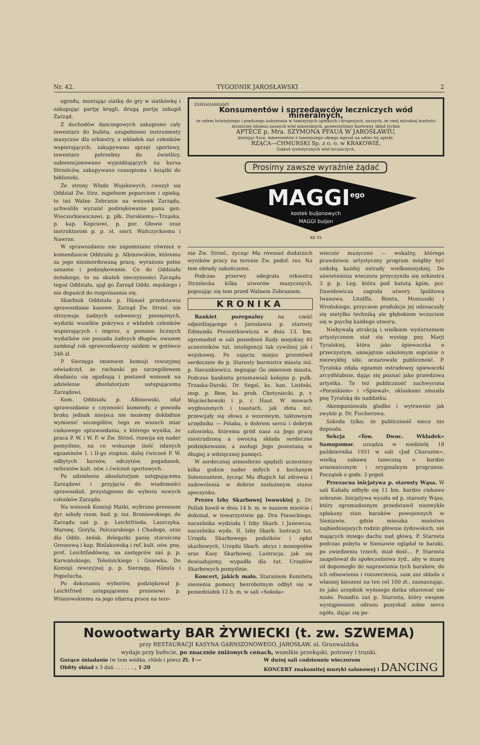Nr. 42. TYGODNIK JAROSŁAWSKI 2
ogrodu, montując siatkę do gry w siatkówkę i zakupując partję kręgli, drugą partję zakupił Zarząd.
Z dochodów dancingowych zakupiono cały inwentarz do bufetu, uzupełniono instrumenty muzyczne dla orkiestry, z wkładek zaś członków wspierających, zakupywano sprzęt sportowy, inwentarz potrzebny do świetlicy, subwencjonowano wyjeżdżających na kursa Strzelców, zakupywano czasopisma i książki do biblioteki.
Ze strony Władz Wojskowych, cieszył się Oddział Zw. Strz. zupełnem poparciem i opieką, to też Walne Zebranie na wniosek Zarządu, uchwaliło wyrazić podziękowanie panu gen. Wieczorkiewiczowi, p. płk. Durskiemu—Trząska, p. kap. Kopciowi, p. por. Głowie oraz instruktorom p. p. st. sierż. Wańczyckiemu i Nawrze.
W sprawozdaniu nie zapomniano również o komendancie Oddziału p. Albinowskim, któremu za jego niezmordowaną pracę, wyrażono pełne uznanie i podziękowanie. Co do Oddziału żeńskiego, to na skutek nieczynności Zarządu tegoż Oddziału, ujął go Zarząd Oddz. męskiego i nie dopuścił do rozprószenia się.
Skarbnik Oddziału p. Hänsel przedstawia sprawozdanie kasowe. Zarząd Zw. Strzel. nie otrzymuje żadnych subwencyj pieniężnych, wydatki wszelkie pokrywa z wkładek członków wspierających i imprez, a pomimo licznych wydatków nie posiada żadnych długów, owszem zamknął rok sprawozdawczy saldem w gotówce 346 zł.
P. Sierżęga imieniem komisji rewizyjnej oświadczył, że rachunki po szczegółowem zbadaniu się zgadzają i postawił wniosek na udzielenie absolutorjum ustępującemu Zarządowi.
Kom. Oddziału p. Albinowski, zdał sprawozdanie z czynności komendy, z powodu braku jednak miejsca nie możemy dokładnie wymienić szczegółów, tego ze wszech miar ciekawego sprawozdania, z którego wynika, że praca P. W. i W. F. w Zw. Strzel. rozwija się nader pomyślnie, na co wskazuje ilość zdanych egzaminów I. i II-go stopnia, dalej ćwiczeń P. W. odbytych kursów, odczytów, pogadanek, referatów kult. ośw. i ćwiczeń sportowych.
Po udzieleniu absolutorjum ustępującemu Zarządowi i przyjęciu do wiadomości sprawozdań, przystąpiono do wyboru nowych członków Zarządu.
Na wniosek Komisji Matki, wybrano prezesem dyr. szkoły rzem. bud. p. inż. Broniewskiego, do Zarządu zaś p. p. Leichtfrieda, Laszczyka, Maronę, Goryla, Pelczarskiego i Chudego, oraz dla Oddz. żeńsk. delegatki panię starościnę Grossową i kap. Binlakowską i ref. kult. ośw. pnę. prof. Leichtfiedównę, na zastępców zaś p. p. Karwańskiego, Teleśnickiego i Gniewka. Do Komisji rewizyjnej p. p. Sierzęgę, Hänsla i Popielucha.
Po dokonaniu wyborów, podziękował p. Leichtfried ustępującemu prezesowi p. Wiśniowskiemu za jego ofiarną pracę na tere-
ZAWIADAMIAMY
Konsumentów i sprzedawców leczniczych wód mineralnych,
że celem łatwiejszego i prędszego nabywania w tamtejszych aptekach i drogerjach, naszych, ze swej wysokiej wartości leczniczej zdawna zuanych wód mineralnych, powierzyliśmy hurtowny skład tychże
APTECE p. Mra. SZYMONA PFAUA W JAROSŁAWIU,
kierując Szan. interesentów z tamtejszego okręgu wprost na adres tej apteki.
RZĄCA—CHMURSKI Sp. z o. o. w KRAKOWIE,
Zakład syntetycznych wód leczniczych.
Prosimy zawsze wyraźnie żądać
MAGGI<sup>ego</sup>
kostek buljonowych
MAGGI buljon
Kb 35
nie Zw. Strzel., życząc Mu również dodatnich wyników pracy na terenie Zw. podof. rez. Na tem obrady zakończono.
Podczas przerwy odegrała orkiestra Strzelecka kilka utworów muzycznych, popisując się tem przed Walnem Zebraniem.
KRONIKA
Bankiet pożegnalny na cześć odjeżdżającego z Jarosławia p. starosty Edmunda Prezentkiewicza w dniu 13. bm. zgromadził w sali posiedzeń Rady miejskiej 40 uczestników tut. inteligencji tak cywilnej jak i wojskowej. Po zajęciu miejsc przemówił serdecznie do p. Starosty burmistrz miasta inż. p. Sierankiewicz, żegnając Go imieniem miasta. Podczas bankietu przemawiali kolejno p. pułk. Trzaska-Durski, Dr. Segal, ks. kan. Lisiński, insp. p. Bem, ks. prob. Chotyniecki, p. r. Wojciechowski i p. r. Haut. W mowach wygłoszonych i toastach, jak złota nić, przewijały się słowa o wzorowym, taktownym urzędniku — Polaku, o dobrem sercu i dobrym człowieku, któremu gród nasz za Jego pracę niestrudzoną a owocną składa serdeczne podziękowanie, a zasługi Jego pozostaną w długiej a wdzięcznej pamięci.
W serdecznej atmosferze spędzili uczestnicy kilka godzin nader miłych z kochanym Solenizantem, życząc Mu długich lat zdrowia i zadowolenia w dobrze zasłużonym stanie spoczynku.
Prezes Izby Skarbowej lwowskiej p. Dr. Pollak bawił w dniu 14 b. m. w naszem mieście i dokonał, w towarzystwie pp. Dra Piaseckiego, naczelnika wydziału I Izby Skarb. i Janowcza, naczelnika wydz. II. Izby Skarb. lustracji tut. Urzędu Skarbowego podatków i opłat skarbowych, Urzędu Skarb. akcyz i monopolów oraz Kasy Skarbowej. Lustracja, jak się dowiadujemy, wypadła dla tut. Urzędów Skarbowych pomyślnie.
Koncert, jakich mało. Staraniem Komitetu niesienia pomocy bezrobotnym odbył się w poniedziałek 12 b. m. w sali «Sokoła»
wieczór muzyczno — wokalny, którego prawdziwie artystyczny program mógłby być ozdobą każdej estrady wielkomiejskiej. Do uświetnienia wieczoru przyczyniła się orkiestra 3 p. p. Leg. która pod batutą kpim. por. Dawidowicza zagrała utwory Ipolitowa Iwanowa, Litolffa, Bizeta, Moniuszki i Wrońskiego, przyczem produkcje jej odznaczały się nietylko techniką ale głębokiem wczuciem się w psychę każdego utworu.
Niebywałą atrakcją i wielkiem wydarzeniem artystycznem stał się występ pny. Marji Tyralskiej, która jako śpiewaczka o przeczystym, umiejętnie szkolonym sopranie o niezwykłej sile, oczarowała publiczność. P. Tyralska zdała egzamin estradowej śpiewaczki arcydhlubnie, dając się poznać jako prawdziwa artystka. To też publiczność zachwycona «Porankiem» i «Śpiewał», oklaskami zmusiła pnę Tyralską do naddatku.
Akompaniowała gładko i wytrawnie jak zwykle p. Dr. Fischerowa.
Szkoda tylko, że publiczność nieco nie dopisała.
Sekcja «Tow. Dwuc. Wkładek» Samopomoc urządza w niedzielę 18 października 1931 w sali «Jad Charuzim», wielką zabawę taneczną o bardzo urozmaiconym i oryginalnym programie. Początek o godz. 3 popoł.
Przezacna inicjatywa p. starosty Wąsa. W sali Kahału odbyło się 11 bm. bardzo ciekawe zebranie. Inicjatywa wyszła od p. starosty Wąsa, który zgromadzonym przedstawił niezwykle opłakany stan baraków powojennych w Sieniawie, gdzie mieszka mnóstwo najbiedniejszych rodzin głównie żydowskich, nie mających innego dachu nad głową. P. Starosta podczas pobytu w Sieniawie oglądał te baraki, po zwiedzeniu trzech, miał dość... P. Starosta zaapelował do społeczeństwa żyd., aby w miarę sił dopomogło do naprawienia tych baraków, do ich odnowienia i rozszerzenia, sam zaś składa z własnej kieszeni na ten cel 100 zł., zaznaczając, że jako urzędnik wyższego datku ofiarować nie może. Ponadto zaś p. Starosta, który swojem wystąpieniem odrazu pozyskał sobie serca ogółu, dając się po-
Nowootwarty BAR ŻYWIECKI (t. zw. SZWEMA)
przy RESTAURACJI KASYNA GARNIZONOWEGO, JAROSŁAW, ul. Grunwaldzka
wydaje przy bufecie, po znacznie zniżonych cenach, wszelkie przekąski, potrawy i trunki.
Gorące śniadanie (w tem wódka, chleb i piwo) Zł. 1·—
Obfity obiad z 3 dań . . . . . . „ 1·20
W dużej sali codziennie wieczorem
KONCERT znakomitej muzyki salonowej i DANCING